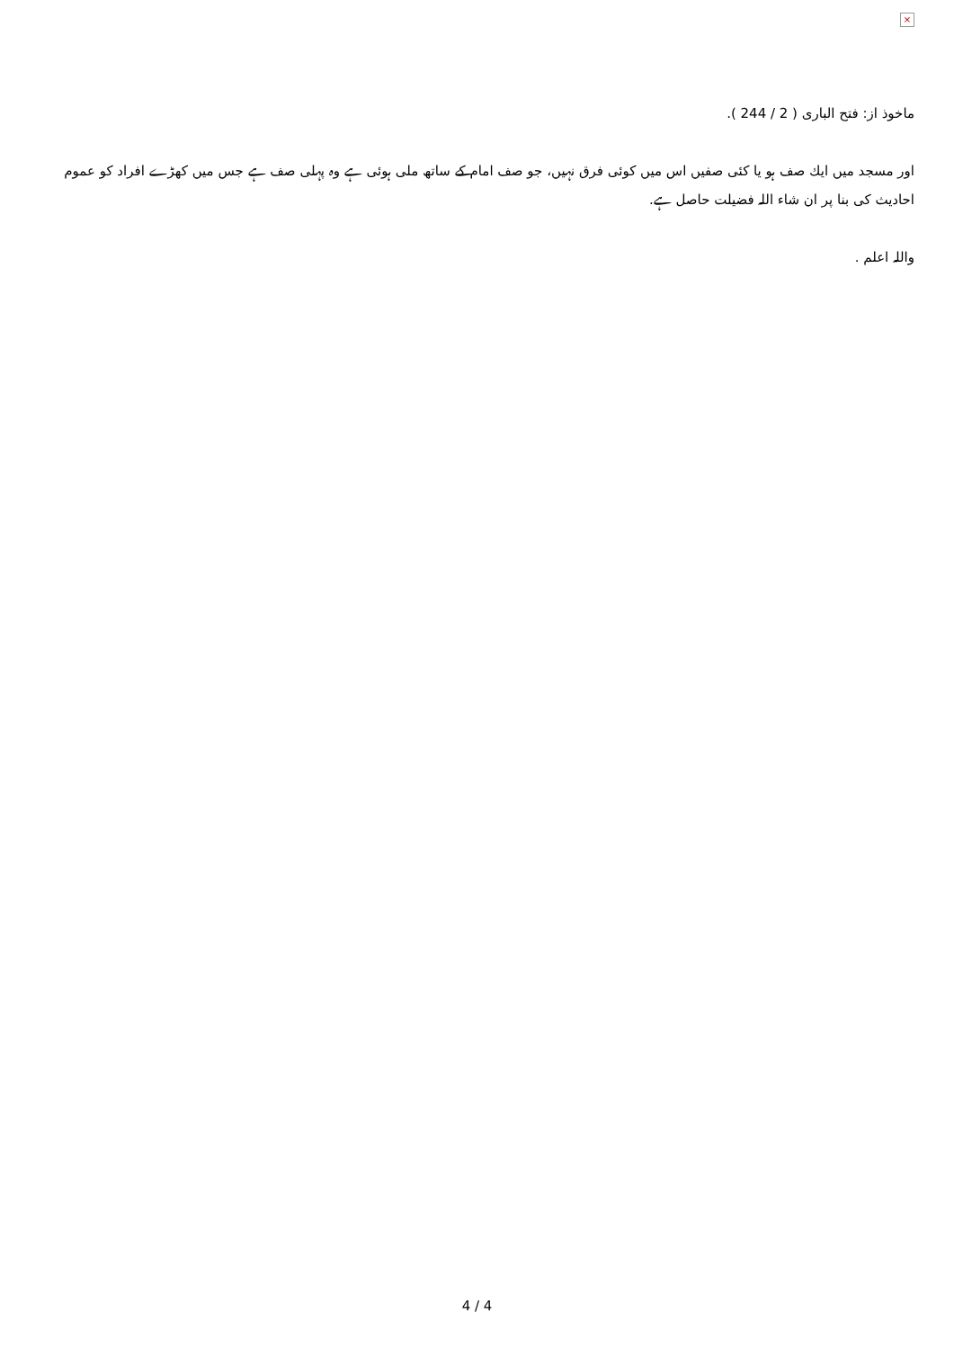×
ماخوذ از: فتح البارى ( 2 / 244 ).
اور مسجد ميں ايك صف ہو يا كئى صفيں اس ميں كوئى فرق نہيں، جو صف امام كے ساتھ ملى ہوئى ہے وہ پہلى صف ہے جس ميں كھڑے افراد كو عموم احاديث كى بنا پر ان شاء اللہ فضيلت حاصل ہے.
واللہ اعلم .
4 / 4